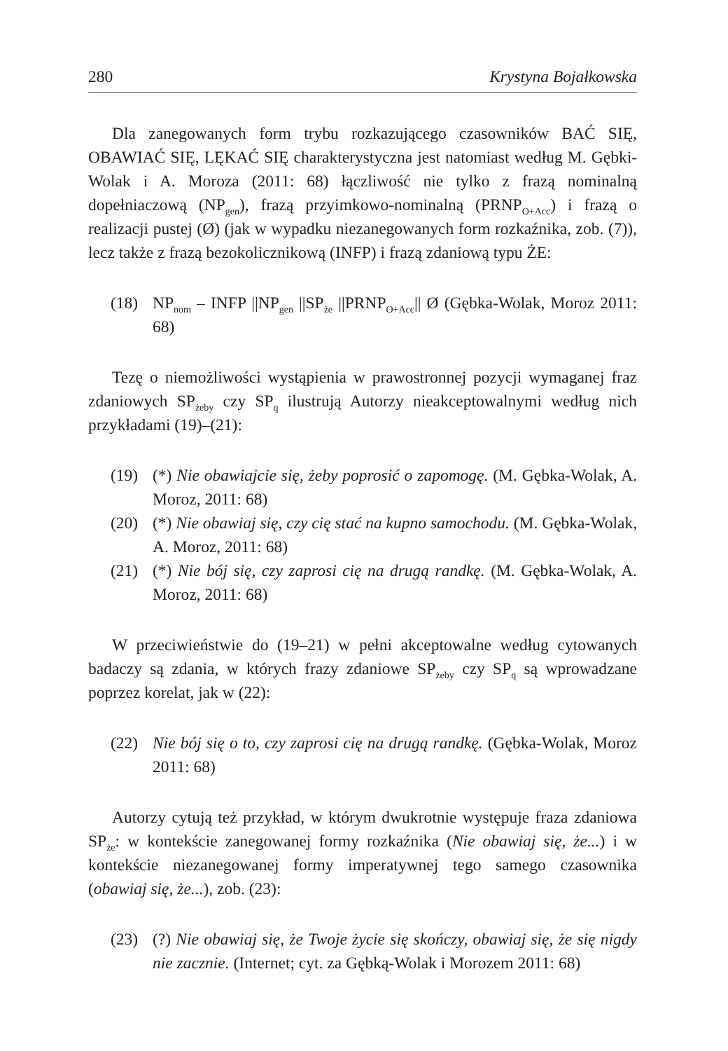280 Krystyna Bojałkowska
Dla zanegowanych form trybu rozkazującego czasowników BAĆ SIĘ, OBAWIAĆ SIĘ, LĘKAĆ SIĘ charakterystyczna jest natomiast według M. Gębki-Wolak i A. Moroza (2011: 68) łączliwość nie tylko z frazą nominalną dopełniaczową (NP<sub>gen</sub>), frazą przyimkowo-nominalną (PRNP<sub>O+Acc</sub>) i frazą o realizacji pustej (Ø) (jak w wypadku niezanegowanych form rozkaźnika, zob. (7)), lecz także z frazą bezokolicznikową (INFP) i frazą zdaniową typu ŻE:
(18) NP<sub>nom</sub> – INFP ||NP<sub>gen</sub> ||SP<sub>że</sub> ||PRNP<sub>O+Acc</sub>|| Ø (Gębka-Wolak, Moroz 2011: 68)
Tezę o niemożliwości wystąpienia w prawostronnej pozycji wymaganej fraz zdaniowych SP<sub>żeby</sub> czy SP<sub>q</sub> ilustrują Autorzy nieakceptowalnymi według nich przykładami (19)–(21):
(19) (*) Nie obawiajcie się, żeby poprosić o zapomogę. (M. Gębka-Wolak, A. Moroz, 2011: 68)
(20) (*) Nie obawiaj się, czy cię stać na kupno samochodu. (M. Gębka-Wolak, A. Moroz, 2011: 68)
(21) (*) Nie bój się, czy zaprosi cię na drugą randkę. (M. Gębka-Wolak, A. Moroz, 2011: 68)
W przeciwieństwie do (19–21) w pełni akceptowalne według cytowanych badaczy są zdania, w których frazy zdaniowe SP<sub>żeby</sub> czy SP<sub>q</sub> są wprowadzane poprzez korelat, jak w (22):
(22) Nie bój się o to, czy zaprosi cię na drugą randkę. (Gębka-Wolak, Moroz 2011: 68)
Autorzy cytują też przykład, w którym dwukrotnie występuje fraza zdaniowa SP<sub>że</sub>: w kontekście zanegowanej formy rozkaźnika (Nie obawiaj się, że...) i w kontekście niezanegowanej formy imperatywnej tego samego czasownika (obawiaj się, że...), zob. (23):
(23) (?) Nie obawiaj się, że Twoje życie się skończy, obawiaj się, że się nigdy nie zacznie. (Internet; cyt. za Gębką-Wolak i Morozem 2011: 68)